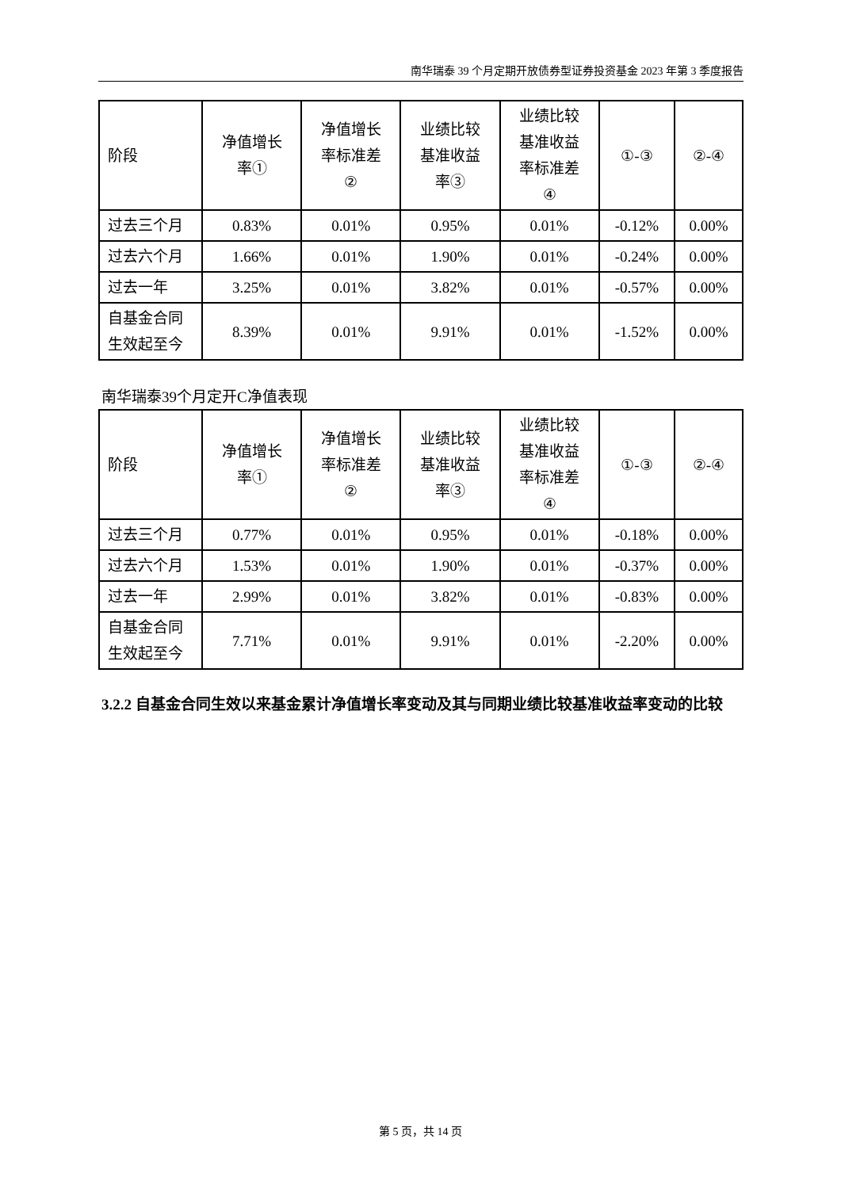南华瑞泰 39 个月定期开放债券型证券投资基金 2023 年第 3 季度报告
| 阶段 | 净值增长 率① | 净值增长 率标准差 ② | 业绩比较 基准收益 率③ | 业绩比较 基准收益 率标准差 ④ | ①-③ | ②-④ |
| --- | --- | --- | --- | --- | --- | --- |
| 过去三个月 | 0.83% | 0.01% | 0.95% | 0.01% | -0.12% | 0.00% |
| 过去六个月 | 1.66% | 0.01% | 1.90% | 0.01% | -0.24% | 0.00% |
| 过去一年 | 3.25% | 0.01% | 3.82% | 0.01% | -0.57% | 0.00% |
| 自基金合同 生效起至今 | 8.39% | 0.01% | 9.91% | 0.01% | -1.52% | 0.00% |
南华瑞泰39个月定开C净值表现
| 阶段 | 净值增长 率① | 净值增长 率标准差 ② | 业绩比较 基准收益 率③ | 业绩比较 基准收益 率标准差 ④ | ①-③ | ②-④ |
| --- | --- | --- | --- | --- | --- | --- |
| 过去三个月 | 0.77% | 0.01% | 0.95% | 0.01% | -0.18% | 0.00% |
| 过去六个月 | 1.53% | 0.01% | 1.90% | 0.01% | -0.37% | 0.00% |
| 过去一年 | 2.99% | 0.01% | 3.82% | 0.01% | -0.83% | 0.00% |
| 自基金合同 生效起至今 | 7.71% | 0.01% | 9.91% | 0.01% | -2.20% | 0.00% |
3.2.2 自基金合同生效以来基金累计净值增长率变动及其与同期业绩比较基准收益率变动的比较
第 5 页，共 14 页